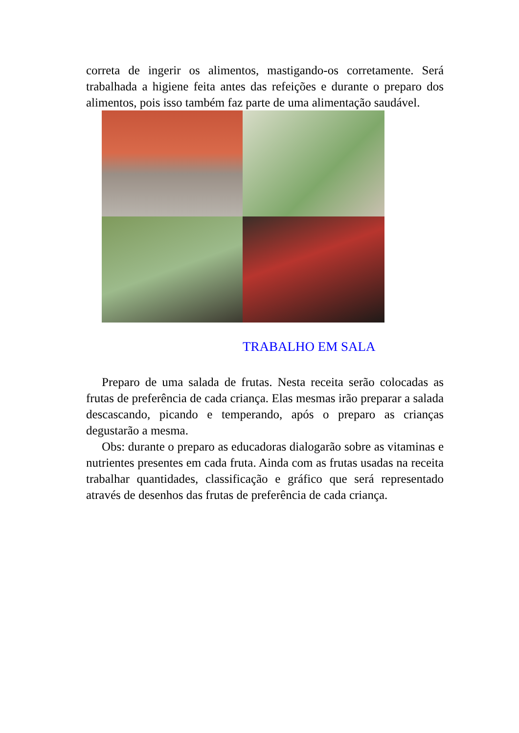correta de ingerir os alimentos, mastigando-os corretamente. Será trabalhada a higiene feita antes das refeições e durante o preparo dos alimentos, pois isso também faz parte de uma alimentação saudável.
TRABALHO EM SALA
Preparo de uma salada de frutas. Nesta receita serão colocadas as frutas de preferência de cada criança. Elas mesmas irão preparar a salada descascando, picando e temperando, após o preparo as crianças degustarão a mesma.
Obs: durante o preparo as educadoras dialogarão sobre as vitaminas e nutrientes presentes em cada fruta. Ainda com as frutas usadas na receita trabalhar quantidades, classificação e gráfico que será representado através de desenhos das frutas de preferência de cada criança.